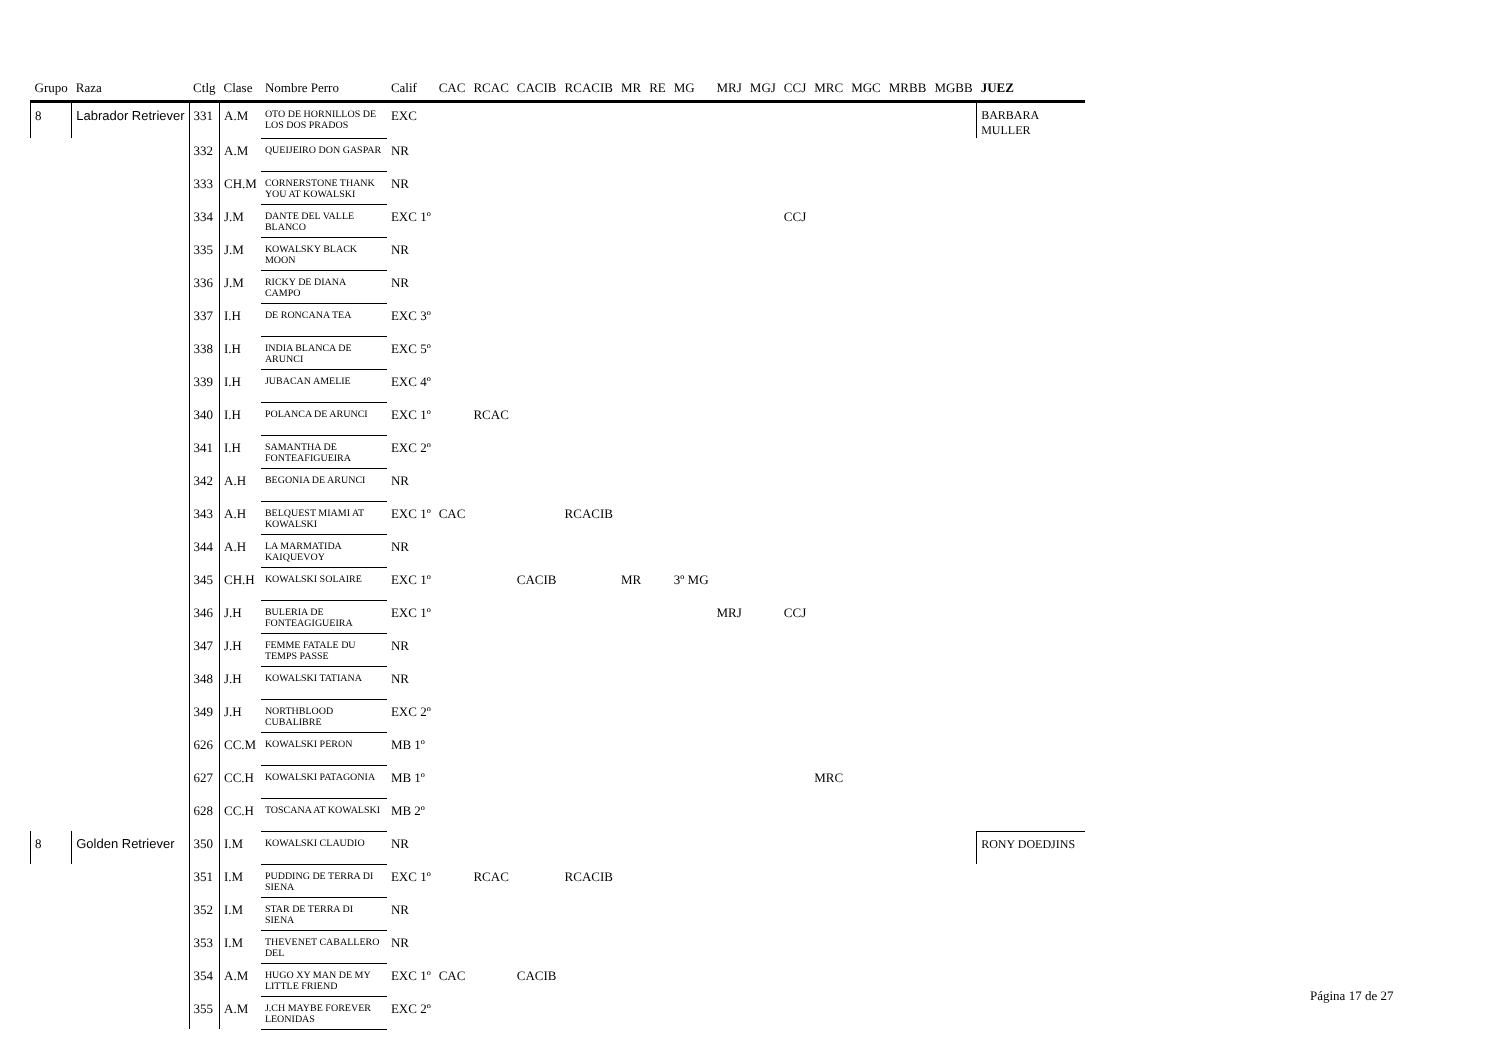| Grupo | Raza | Ctlg | Clase | Nombre Perro | Calif | CAC | RCAC | CACIB | RCACIB | MR | RE | MG | MRJ | MGJ | CCJ | MRC | MGC | MRBB | MGBB | JUEZ |
| --- | --- | --- | --- | --- | --- | --- | --- | --- | --- | --- | --- | --- | --- | --- | --- | --- | --- | --- | --- | --- |
| 8 | Labrador Retriever | 331 | A.M | OTO DE HORNILLOS DE LOS DOS PRADOS | EXC | | | | | | | | | | | | | | | BARBARA MULLER |
| | | 332 | A.M | QUEIJEIRO DON GASPAR | NR | | | | | | | | | | | | | | | |
| | | 333 | CH.M | CORNERSTONE THANK YOU AT KOWALSKI | NR | | | | | | | | | | | | | | | |
| | | 334 | J.M | DANTE DEL VALLE BLANCO | EXC 1º | | | | | | | | | | CCJ | | | | | |
| | | 335 | J.M | KOWALSKY BLACK MOON | NR | | | | | | | | | | | | | | | |
| | | 336 | J.M | RICKY DE DIANA CAMPO | NR | | | | | | | | | | | | | | | |
| | | 337 | I.H | DE RONCANA TEA | EXC 3º | | | | | | | | | | | | | | | |
| | | 338 | I.H | INDIA BLANCA DE ARUNCI | EXC 5º | | | | | | | | | | | | | | | |
| | | 339 | I.H | JUBACAN AMELIE | EXC 4º | | | | | | | | | | | | | | | |
| | | 340 | I.H | POLANCA DE ARUNCI | EXC 1º | | RCAC | | | | | | | | | | | | | |
| | | 341 | I.H | SAMANTHA DE FONTEAFIGUEIRA | EXC 2º | | | | | | | | | | | | | | | |
| | | 342 | A.H | BEGONIA DE ARUNCI | NR | | | | | | | | | | | | | | | |
| | | 343 | A.H | BELQUEST MIAMI AT KOWALSKI | EXC 1º | CAC | | | RCACIB | | | | | | | | | | | |
| | | 344 | A.H | LA MARMATIDA KAIQUEVOY | NR | | | | | | | | | | | | | | | |
| | | 345 | CH.H | KOWALSKI SOLAIRE | EXC 1º | | | CACIB | | MR | | 3º MG | | | | | | | | |
| | | 346 | J.H | BULERIA DE FONTEAGIGUEIRA | EXC 1º | | | | | | | | MRJ | | CCJ | | | | | |
| | | 347 | J.H | FEMME FATALE DU TEMPS PASSE | NR | | | | | | | | | | | | | | | |
| | | 348 | J.H | KOWALSKI TATIANA | NR | | | | | | | | | | | | | | | |
| | | 349 | J.H | NORTHBLOOD CUBALIBRE | EXC 2º | | | | | | | | | | | | | | | |
| | | 626 | CC.M | KOWALSKI PERON | MB 1º | | | | | | | | | | | | | | | |
| | | 627 | CC.H | KOWALSKI PATAGONIA | MB 1º | | | | | | | | | | | MRC | | | | |
| | | 628 | CC.H | TOSCANA AT KOWALSKI | MB 2º | | | | | | | | | | | | | | | |
| 8 | Golden Retriever | 350 | I.M | KOWALSKI CLAUDIO | NR | | | | | | | | | | | | | | | RONY DOEDJINS |
| | | 351 | I.M | PUDDING DE TERRA DI SIENA | EXC 1º | | RCAC | | RCACIB | | | | | | | | | | | |
| | | 352 | I.M | STAR DE TERRA DI SIENA | NR | | | | | | | | | | | | | | | |
| | | 353 | I.M | THEVENET CABALLERO DEL | NR | | | | | | | | | | | | | | | |
| | | 354 | A.M | HUGO XY MAN DE MY LITTLE FRIEND | EXC 1º | CAC | | CACIB | | | | | | | | | | | | |
| | | 355 | A.M | J.CH MAYBE FOREVER LEONIDAS | EXC 2º | | | | | | | | | | | | | | | |
Página 17 de 27